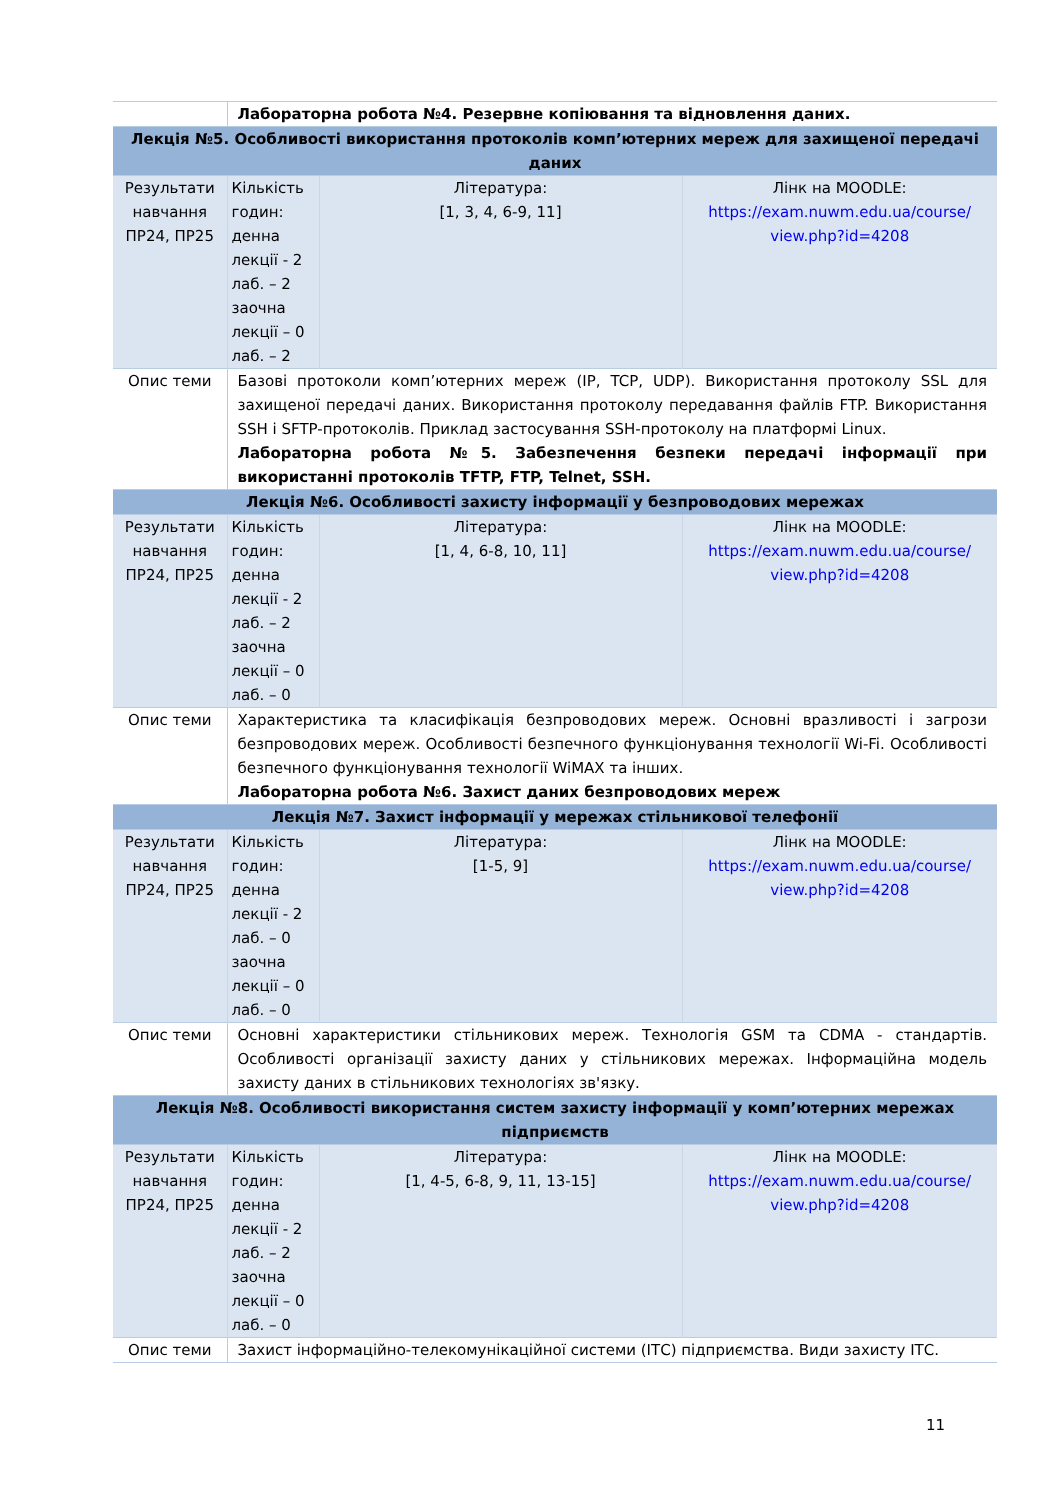| | Лабораторна робота №4. Резервне копіювання та відновлення даних. | | |
| Лекція №5. Особливості використання протоколів комп’ютерних мереж для захищеної передачі даних | | | |
| Результати навчання ПР24, ПР25 | Кількість годин: денна лекції - 2 лаб. – 2 заочна лекції – 0 лаб. – 2 | Література: [1, 3, 4, 6-9, 11] | Лінк на MOODLE: https://exam.nuwm.edu.ua/course/ view.php?id=4208 |
| Опис теми | Базові протоколи комп’ютерних мереж (IP, TCP, UDP). Використання протоколу SSL для захищеної передачі даних. Використання протоколу передавання файлів FTP. Використання SSH і SFTP-протоколів. Приклад застосування SSH-протоколу на платформі Linux. Лабораторна робота №5. Забезпечення безпеки передачі інформації при використанні протоколів TFTP, FTP, Telnet, SSH. | | |
| Лекція №6. Особливості захисту інформації у безпроводових мережах | | | |
| Результати навчання ПР24, ПР25 | Кількість годин: денна лекції - 2 лаб. – 2 заочна лекції – 0 лаб. – 0 | Література: [1, 4, 6-8, 10, 11] | Лінк на MOODLE: https://exam.nuwm.edu.ua/course/ view.php?id=4208 |
| Опис теми | Характеристика та класифікація безпроводових мереж. Основні вразливості і загрози безпроводових мереж. Особливості безпечного функціонування технології Wi-Fi. Особливості безпечного функціонування технології WiMAX та інших. Лабораторна робота №6. Захист даних безпроводових мереж | | |
| Лекція №7. Захист інформації у мережах стільникової телефонії | | | |
| Результати навчання ПР24, ПР25 | Кількість годин: денна лекції - 2 лаб. – 0 заочна лекції – 0 лаб. – 0 | Література: [1-5, 9] | Лінк на MOODLE: https://exam.nuwm.edu.ua/course/ view.php?id=4208 |
| Опис теми | Основні характеристики стільникових мереж. Технологія GSM та CDMA - стандартів. Особливості організації захисту даних у стільникових мережах. Інформаційна модель захисту даних в стільникових технологіях зв'язку. | | |
| Лекція №8. Особливості використання систем захисту інформації у комп’ютерних мережах підприємств | | | |
| Результати навчання ПР24, ПР25 | Кількість годин: денна лекції - 2 лаб. – 2 заочна лекції – 0 лаб. – 0 | Література: [1, 4-5, 6-8, 9, 11, 13-15] | Лінк на MOODLE: https://exam.nuwm.edu.ua/course/ view.php?id=4208 |
| Опис теми | Захист інформаційно-телекомунікаційної системи (ІТС) підприємства. Види захисту ІТС. | | |
11